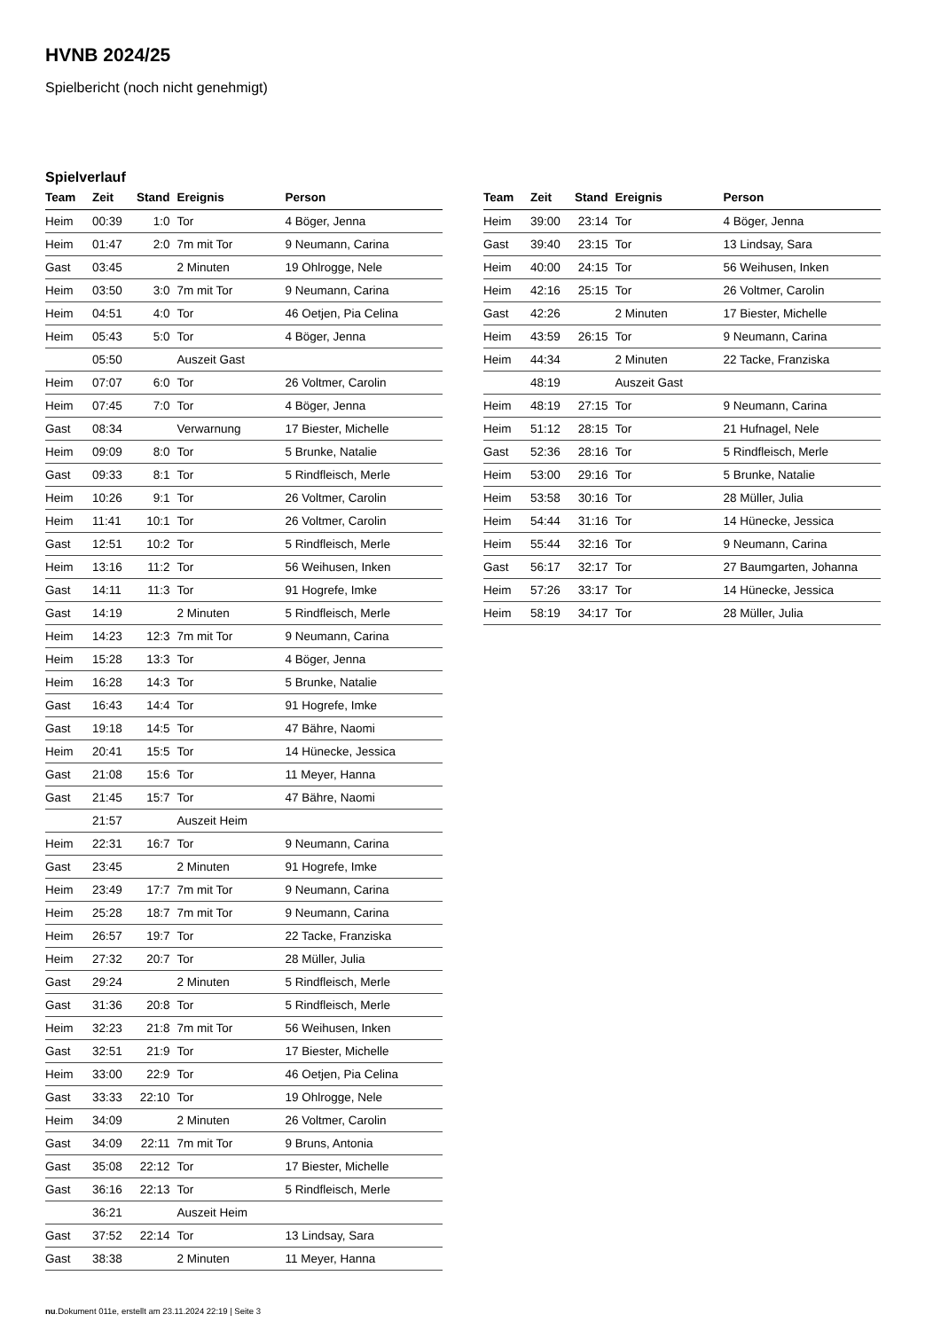HVNB 2024/25
Spielbericht (noch nicht genehmigt)
Spielverlauf
| Team | Zeit | Stand | Ereignis | Person |
| --- | --- | --- | --- | --- |
| Heim | 00:39 | 1:0 | Tor | 4 Böger, Jenna |
| Heim | 01:47 | 2:0 | 7m mit Tor | 9 Neumann, Carina |
| Gast | 03:45 | | 2 Minuten | 19 Ohlrogge, Nele |
| Heim | 03:50 | 3:0 | 7m mit Tor | 9 Neumann, Carina |
| Heim | 04:51 | 4:0 | Tor | 46 Oetjen, Pia Celina |
| Heim | 05:43 | 5:0 | Tor | 4 Böger, Jenna |
| | 05:50 | | Auszeit Gast | |
| Heim | 07:07 | 6:0 | Tor | 26 Voltmer, Carolin |
| Heim | 07:45 | 7:0 | Tor | 4 Böger, Jenna |
| Gast | 08:34 | | Verwarnung | 17 Biester, Michelle |
| Heim | 09:09 | 8:0 | Tor | 5 Brunke, Natalie |
| Gast | 09:33 | 8:1 | Tor | 5 Rindfleisch, Merle |
| Heim | 10:26 | 9:1 | Tor | 26 Voltmer, Carolin |
| Heim | 11:41 | 10:1 | Tor | 26 Voltmer, Carolin |
| Gast | 12:51 | 10:2 | Tor | 5 Rindfleisch, Merle |
| Heim | 13:16 | 11:2 | Tor | 56 Weihusen, Inken |
| Gast | 14:11 | 11:3 | Tor | 91 Hogrefe, Imke |
| Gast | 14:19 | | 2 Minuten | 5 Rindfleisch, Merle |
| Heim | 14:23 | 12:3 | 7m mit Tor | 9 Neumann, Carina |
| Heim | 15:28 | 13:3 | Tor | 4 Böger, Jenna |
| Heim | 16:28 | 14:3 | Tor | 5 Brunke, Natalie |
| Gast | 16:43 | 14:4 | Tor | 91 Hogrefe, Imke |
| Gast | 19:18 | 14:5 | Tor | 47 Bähre, Naomi |
| Heim | 20:41 | 15:5 | Tor | 14 Hünecke, Jessica |
| Gast | 21:08 | 15:6 | Tor | 11 Meyer, Hanna |
| Gast | 21:45 | 15:7 | Tor | 47 Bähre, Naomi |
| | 21:57 | | Auszeit Heim | |
| Heim | 22:31 | 16:7 | Tor | 9 Neumann, Carina |
| Gast | 23:45 | | 2 Minuten | 91 Hogrefe, Imke |
| Heim | 23:49 | 17:7 | 7m mit Tor | 9 Neumann, Carina |
| Heim | 25:28 | 18:7 | 7m mit Tor | 9 Neumann, Carina |
| Heim | 26:57 | 19:7 | Tor | 22 Tacke, Franziska |
| Heim | 27:32 | 20:7 | Tor | 28 Müller, Julia |
| Gast | 29:24 | | 2 Minuten | 5 Rindfleisch, Merle |
| Gast | 31:36 | 20:8 | Tor | 5 Rindfleisch, Merle |
| Heim | 32:23 | 21:8 | 7m mit Tor | 56 Weihusen, Inken |
| Gast | 32:51 | 21:9 | Tor | 17 Biester, Michelle |
| Heim | 33:00 | 22:9 | Tor | 46 Oetjen, Pia Celina |
| Gast | 33:33 | 22:10 | Tor | 19 Ohlrogge, Nele |
| Heim | 34:09 | | 2 Minuten | 26 Voltmer, Carolin |
| Gast | 34:09 | 22:11 | 7m mit Tor | 9 Bruns, Antonia |
| Gast | 35:08 | 22:12 | Tor | 17 Biester, Michelle |
| Gast | 36:16 | 22:13 | Tor | 5 Rindfleisch, Merle |
| | 36:21 | | Auszeit Heim | |
| Gast | 37:52 | 22:14 | Tor | 13 Lindsay, Sara |
| Gast | 38:38 | | 2 Minuten | 11 Meyer, Hanna |
| Team | Zeit | Stand | Ereignis | Person |
| --- | --- | --- | --- | --- |
| Heim | 39:00 | 23:14 | Tor | 4 Böger, Jenna |
| Gast | 39:40 | 23:15 | Tor | 13 Lindsay, Sara |
| Heim | 40:00 | 24:15 | Tor | 56 Weihusen, Inken |
| Heim | 42:16 | 25:15 | Tor | 26 Voltmer, Carolin |
| Gast | 42:26 | | 2 Minuten | 17 Biester, Michelle |
| Heim | 43:59 | 26:15 | Tor | 9 Neumann, Carina |
| Heim | 44:34 | | 2 Minuten | 22 Tacke, Franziska |
| | 48:19 | | Auszeit Gast | |
| Heim | 48:19 | 27:15 | Tor | 9 Neumann, Carina |
| Heim | 51:12 | 28:15 | Tor | 21 Hufnagel, Nele |
| Gast | 52:36 | 28:16 | Tor | 5 Rindfleisch, Merle |
| Heim | 53:00 | 29:16 | Tor | 5 Brunke, Natalie |
| Heim | 53:58 | 30:16 | Tor | 28 Müller, Julia |
| Heim | 54:44 | 31:16 | Tor | 14 Hünecke, Jessica |
| Heim | 55:44 | 32:16 | Tor | 9 Neumann, Carina |
| Gast | 56:17 | 32:17 | Tor | 27 Baumgarten, Johanna |
| Heim | 57:26 | 33:17 | Tor | 14 Hünecke, Jessica |
| Heim | 58:19 | 34:17 | Tor | 28 Müller, Julia |
nu.Dokument 011e, erstellt am 23.11.2024 22:19 | Seite 3